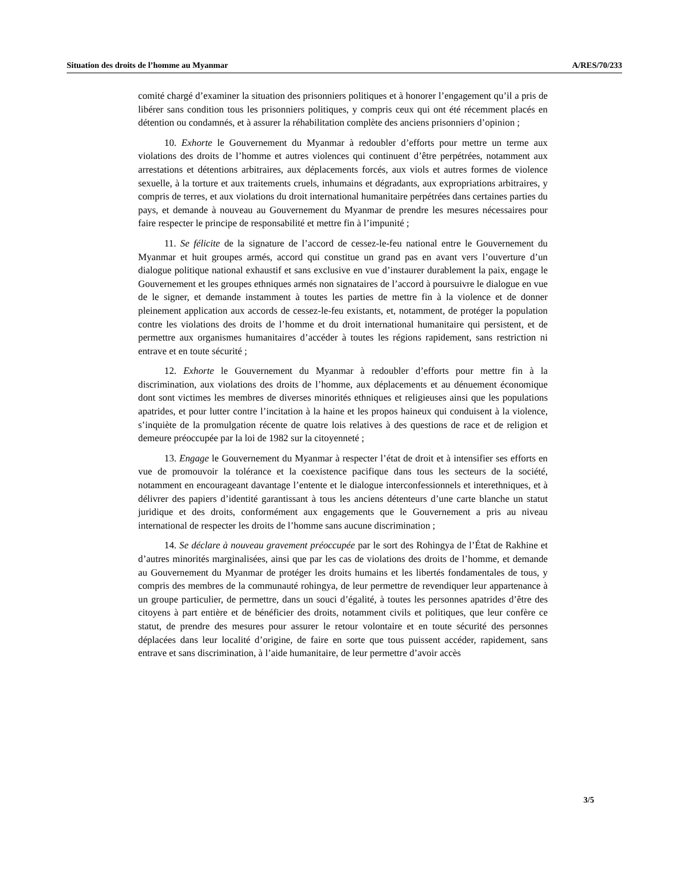Situation des droits de l’homme au Myanmar A/RES/70/233
comité chargé d’examiner la situation des prisonniers politiques et à honorer l’engagement qu’il a pris de libérer sans condition tous les prisonniers politiques, y compris ceux qui ont été récemment placés en détention ou condamnés, et à assurer la réhabilitation complète des anciens prisonniers d’opinion ;
10. Exhorte le Gouvernement du Myanmar à redoubler d’efforts pour mettre un terme aux violations des droits de l’homme et autres violences qui continuent d’être perpétrées, notamment aux arrestations et détentions arbitraires, aux déplacements forcés, aux viols et autres formes de violence sexuelle, à la torture et aux traitements cruels, inhumains et dégradants, aux expropriations arbitraires, y compris de terres, et aux violations du droit international humanitaire perpétrées dans certaines parties du pays, et demande à nouveau au Gouvernement du Myanmar de prendre les mesures nécessaires pour faire respecter le principe de responsabilité et mettre fin à l’impunité ;
11. Se félicite de la signature de l’accord de cessez-le-feu national entre le Gouvernement du Myanmar et huit groupes armés, accord qui constitue un grand pas en avant vers l’ouverture d’un dialogue politique national exhaustif et sans exclusive en vue d’instaurer durablement la paix, engage le Gouvernement et les groupes ethniques armés non signataires de l’accord à poursuivre le dialogue en vue de le signer, et demande instamment à toutes les parties de mettre fin à la violence et de donner pleinement application aux accords de cessez-le-feu existants, et, notamment, de protéger la population contre les violations des droits de l’homme et du droit international humanitaire qui persistent, et de permettre aux organismes humanitaires d’accéder à toutes les régions rapidement, sans restriction ni entrave et en toute sécurité ;
12. Exhorte le Gouvernement du Myanmar à redoubler d’efforts pour mettre fin à la discrimination, aux violations des droits de l’homme, aux déplacements et au dénuement économique dont sont victimes les membres de diverses minorités ethniques et religieuses ainsi que les populations apatrides, et pour lutter contre l’incitation à la haine et les propos haineux qui conduisent à la violence, s’inquiète de la promulgation récente de quatre lois relatives à des questions de race et de religion et demeure préoccupée par la loi de 1982 sur la citoyenneté ;
13. Engage le Gouvernement du Myanmar à respecter l’état de droit et à intensifier ses efforts en vue de promouvoir la tolérance et la coexistence pacifique dans tous les secteurs de la société, notamment en encourageant davantage l’entente et le dialogue interconfessionnels et interethniques, et à délivrer des papiers d’identité garantissant à tous les anciens détenteurs d’une carte blanche un statut juridique et des droits, conformément aux engagements que le Gouvernement a pris au niveau international de respecter les droits de l’homme sans aucune discrimination ;
14. Se déclare à nouveau gravement préoccupée par le sort des Rohingya de l’État de Rakhine et d’autres minorités marginalisées, ainsi que par les cas de violations des droits de l’homme, et demande au Gouvernement du Myanmar de protéger les droits humains et les libertés fondamentales de tous, y compris des membres de la communauté rohingya, de leur permettre de revendiquer leur appartenance à un groupe particulier, de permettre, dans un souci d’égalité, à toutes les personnes apatrides d’être des citoyens à part entière et de bénéficier des droits, notamment civils et politiques, que leur confère ce statut, de prendre des mesures pour assurer le retour volontaire et en toute sécurité des personnes déplacées dans leur localité d’origine, de faire en sorte que tous puissent accéder, rapidement, sans entrave et sans discrimination, à l’aide humanitaire, de leur permettre d’avoir accès
3/5